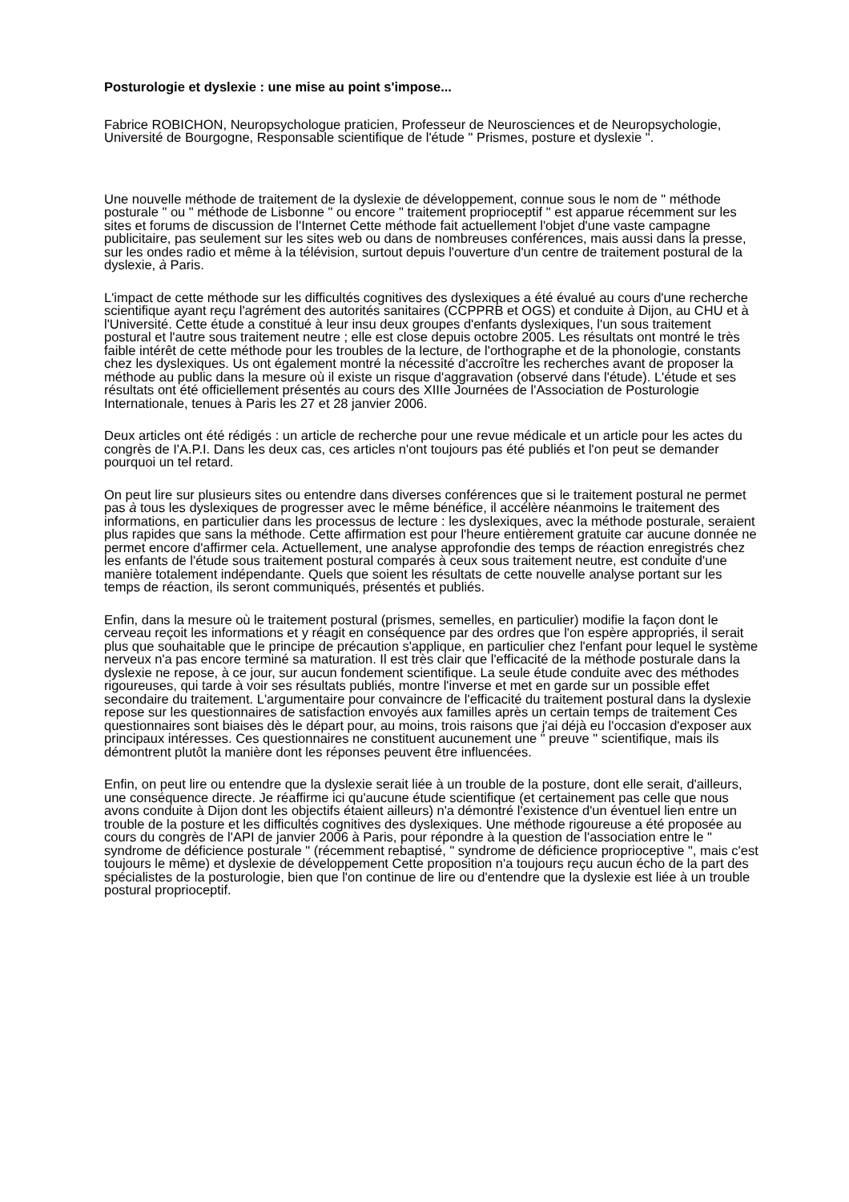Posturologie et dyslexie : une mise au point s'impose...
Fabrice ROBICHON, Neuropsychologue praticien, Professeur de Neurosciences et de Neuropsychologie, Université de Bourgogne, Responsable scientifique de l'étude " Prismes, posture et dyslexie ".
Une nouvelle méthode de traitement de la dyslexie de développement, connue sous le nom de " méthode posturale " ou " méthode de Lisbonne " ou encore " traitement proprioceptif " est apparue récemment sur les sites et forums de discussion de l'Internet Cette méthode fait actuellement l'objet d'une vaste campagne publicitaire, pas seulement sur les sites web ou dans de nombreuses conférences, mais aussi dans la presse, sur les ondes radio et même à la télévision, surtout depuis l'ouverture d'un centre de traitement postural de la dyslexie, à Paris.
L'impact de cette méthode sur les difficultés cognitives des dyslexiques a été évalué au cours d'une recherche scientifique ayant reçu l'agrément des autorités sanitaires (CCPPRB et OGS) et conduite à Dijon, au CHU et à l'Université. Cette étude a constitué à leur insu deux groupes d'enfants dyslexiques, l'un sous traitement postural et l'autre sous traitement neutre ; elle est close depuis octobre 2005. Les résultats ont montré le très faible intérêt de cette méthode pour les troubles de la lecture, de l'orthographe et de la phonologie, constants chez les dyslexiques. Us ont également montré la nécessité d'accroître les recherches avant de proposer la méthode au public dans la mesure où il existe un risque d'aggravation (observé dans l'étude). L'étude et ses résultats ont été officiellement présentés au cours des XIIIe Journées de l'Association de Posturologie Internationale, tenues à Paris les 27 et 28 janvier 2006.
Deux articles ont été rédigés : un article de recherche pour une revue médicale et un article pour les actes du congrès de I'A.P.I. Dans les deux cas, ces articles n'ont toujours pas été publiés et l'on peut se demander pourquoi un tel retard.
On peut lire sur plusieurs sites ou entendre dans diverses conférences que si le traitement postural ne permet pas à tous les dyslexiques de progresser avec le même bénéfice, il accélère néanmoins le traitement des informations, en particulier dans les processus de lecture : les dyslexiques, avec la méthode posturale, seraient plus rapides que sans la méthode. Cette affirmation est pour l'heure entièrement gratuite car aucune donnée ne permet encore d'affirmer cela. Actuellement, une analyse approfondie des temps de réaction enregistrés chez les enfants de l'étude sous traitement postural comparés à ceux sous traitement neutre, est conduite d'une manière totalement indépendante. Quels que soient les résultats de cette nouvelle analyse portant sur les temps de réaction, ils seront communiqués, présentés et publiés.
Enfin, dans la mesure où le traitement postural (prismes, semelles, en particulier) modifie la façon dont le cerveau reçoit les informations et y réagit en conséquence par des ordres que l'on espère appropriés, il serait plus que souhaitable que le principe de précaution s'applique, en particulier chez l'enfant pour lequel le système nerveux n'a pas encore terminé sa maturation. Il est très clair que l'efficacité de la méthode posturale dans la dyslexie ne repose, à ce jour, sur aucun fondement scientifique. La seule étude conduite avec des méthodes rigoureuses, qui tarde à voir ses résultats publiés, montre l'inverse et met en garde sur un possible effet secondaire du traitement. L'argumentaire pour convaincre de l'efficacité du traitement postural dans la dyslexie repose sur les questionnaires de satisfaction envoyés aux familles après un certain temps de traitement Ces questionnaires sont biaises dès le départ pour, au moins, trois raisons que j'ai déjà eu l'occasion d'exposer aux principaux intéresses. Ces questionnaires ne constituent aucunement une " preuve " scientifique, mais ils démontrent plutôt la manière dont les réponses peuvent être influencées.
Enfin, on peut lire ou entendre que la dyslexie serait liée à un trouble de la posture, dont elle serait, d'ailleurs, une conséquence directe. Je réaffirme ici qu'aucune étude scientifique (et certainement pas celle que nous avons conduite à Dijon dont les objectifs étaient ailleurs) n'a démontré l'existence d'un éventuel lien entre un trouble de la posture et les difficultés cognitives des dyslexiques. Une méthode rigoureuse a été proposée au cours du congrès de l'API de janvier 2006 à Paris, pour répondre à la question de l'association entre le " syndrome de déficience posturale " (récemment rebaptisé, " syndrome de déficience proprioceptive ", mais c'est toujours le même) et dyslexie de développement Cette proposition n'a toujours reçu aucun écho de la part des spécialistes de la posturologie, bien que l'on continue de lire ou d'entendre que la dyslexie est liée à un trouble postural proprioceptif.